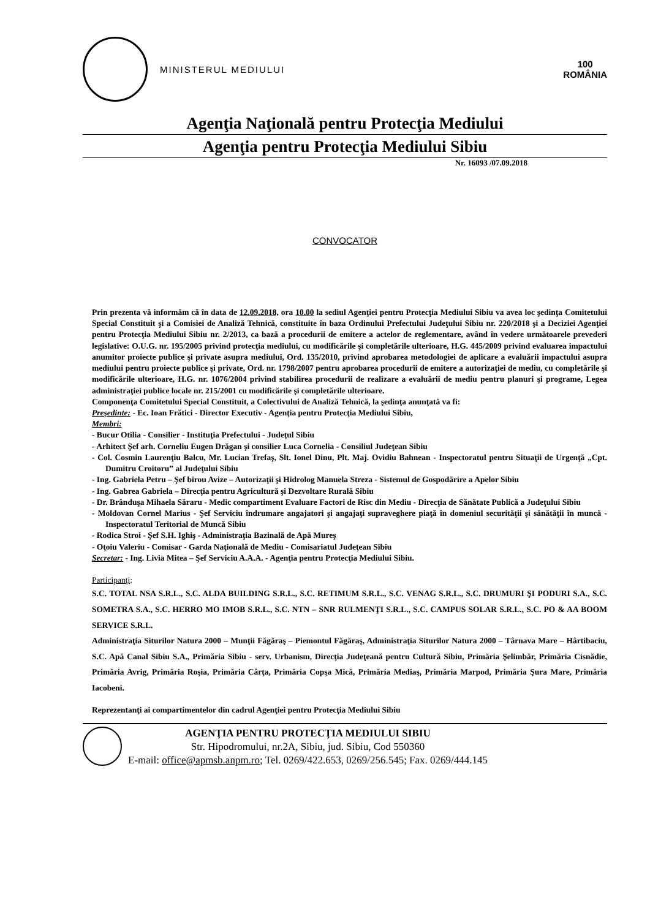MINISTERUL MEDIULUI
100
ROMÂNIA
Agenţia Naţională pentru Protecţia Mediului
Agenţia pentru Protecţia Mediului Sibiu
Nr. 16093 /07.09.2018
CONVOCATOR
Prin prezenta vă informăm că în data de 12.09.2018, ora 10.00 la sediul Agenţiei pentru Protecţia Mediului Sibiu va avea loc şedinţa Comitetului Special Constituit şi a Comisiei de Analiză Tehnică, constituite în baza Ordinului Prefectului Judeţului Sibiu nr. 220/2018 şi a Deciziei Agenţiei pentru Protecţia Mediului Sibiu nr. 2/2013, ca bază a procedurii de emitere a actelor de reglementare, având în vedere următoarele prevederi legislative: O.U.G. nr. 195/2005 privind protecţia mediului, cu modificările şi completările ulterioare, H.G. 445/2009 privind evaluarea impactului anumitor proiecte publice şi private asupra mediului, Ord. 135/2010, privind aprobarea metodologiei de aplicare a evaluării impactului asupra mediului pentru proiecte publice şi private, Ord. nr. 1798/2007 pentru aprobarea procedurii de emitere a autorizaţiei de mediu, cu completările şi modificările ulterioare, H.G. nr. 1076/2004 privind stabilirea procedurii de realizare a evaluării de mediu pentru planuri şi programe, Legea administraţiei publice locale nr. 215/2001 cu modificările şi completările ulterioare.
Componenţa Comitetului Special Constituit, a Colectivului de Analiză Tehnică, la şedinţa anunţată va fi:
Preşedinte: - Ec. Ioan Frătici - Director Executiv - Agenţia pentru Protecţia Mediului Sibiu,
Membri:
- Bucur Otilia - Consilier - Instituţia Prefectului - Judeţul Sibiu
- Arhitect Şef arh. Corneliu Eugen Drăgan şi consilier Luca Cornelia - Consiliul Judeţean Sibiu
- Col. Cosmin Laurenţiu Balcu, Mr. Lucian Trefaş, Slt. Ionel Dinu, Plt. Maj. Ovidiu Bahnean - Inspectoratul pentru Situaţii de Urgenţă „Cpt. Dumitru Croitoru” al Judeţului Sibiu
- Ing. Gabriela Petru – Şef birou Avize – Autorizaţii şi Hidrolog Manuela Streza - Sistemul de Gospodărire a Apelor Sibiu
- Ing. Gabrea Gabriela – Direcţia pentru Agricultură şi Dezvoltare Rurală Sibiu
- Dr. Brânduşa Mihaela Săraru - Medic compartiment Evaluare Factori de Risc din Mediu - Direcţia de Sănătate Publică a Judeţului Sibiu
- Moldovan Cornel Marius - Şef Serviciu îndrumare angajatori şi angajaţi supraveghere piaţă în domeniul securităţii şi sănătăţii în muncă - Inspectoratul Teritorial de Muncă Sibiu
- Rodica Stroi - Şef S.H. Ighiş - Administraţia Bazinală de Apă Mureş
- Oţoiu Valeriu - Comisar - Garda Naţională de Mediu - Comisariatul Judeţean Sibiu
Secretar: - Ing. Livia Mitea – Şef Serviciu A.A.A. - Agenţia pentru Protecţia Mediului Sibiu.
Participanţi:
S.C. TOTAL NSA S.R.L., S.C. ALDA BUILDING S.R.L., S.C. RETIMUM S.R.L., S.C. VENAG S.R.L., S.C. DRUMURI ŞI PODURI S.A., S.C. SOMETRA S.A., S.C. HERRO MO IMOB S.R.L., S.C. NTN – SNR RULMENŢI S.R.L., S.C. CAMPUS SOLAR S.R.L., S.C. PO & AA BOOM SERVICE S.R.L.
Administraţia Siturilor Natura 2000 – Munţii Făgăraş – Piemontul Făgăraş, Administraţia Siturilor Natura 2000 – Târnava Mare – Hârtibaciu, S.C. Apă Canal Sibiu S.A., Primăria Sibiu - serv. Urbanism, Direcţia Judeţeană pentru Cultură Sibiu, Primăria Şelimbăr, Primăria Cisnădie, Primăria Avrig, Primăria Roşia, Primăria Cârţa, Primăria Copşa Mică, Primăria Mediaş, Primăria Marpod, Primăria Şura Mare, Primăria Iacobeni.
Reprezentanţi ai compartimentelor din cadrul Agenţiei pentru Protecţia Mediului Sibiu
AGENŢIA PENTRU PROTECŢIA MEDIULUI SIBIU
Str. Hipodromului, nr.2A, Sibiu, jud. Sibiu, Cod 550360
E-mail: office@apmsb.anpm.ro; Tel. 0269/422.653, 0269/256.545; Fax. 0269/444.145